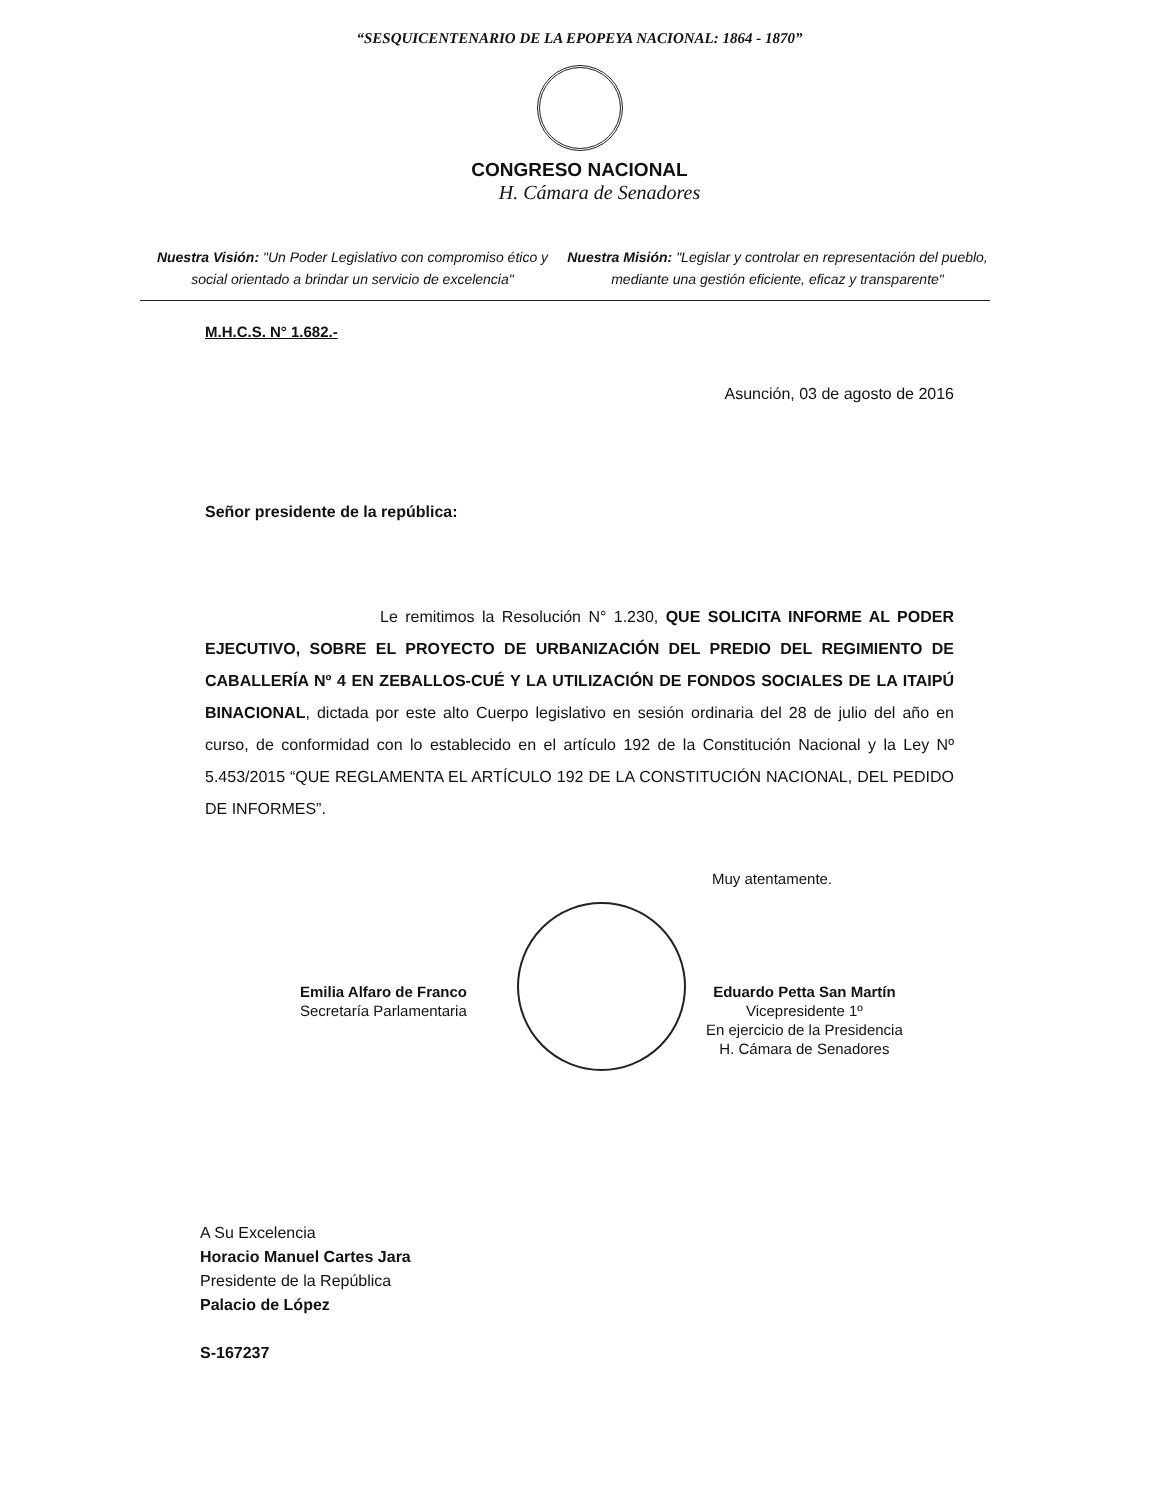“SESQUICENTENARIO DE LA EPOPEYA NACIONAL: 1864 - 1870”
CONGRESO NACIONAL
H. Cámara de Senadores
Nuestra Visión: "Un Poder Legislativo con compromiso ético y social orientado a brindar un servicio de excelencia"
Nuestra Misión: "Legislar y controlar en representación del pueblo, mediante una gestión eficiente, eficaz y transparente"
M.H.C.S. N° 1.682.-
Asunción, 03 de agosto de 2016
Señor presidente de la república:
Le remitimos la Resolución N° 1.230, QUE SOLICITA INFORME AL PODER EJECUTIVO, SOBRE EL PROYECTO DE URBANIZACIÓN DEL PREDIO DEL REGIMIENTO DE CABALLERÍA Nº 4 EN ZEBALLOS-CUÉ Y LA UTILIZACIÓN DE FONDOS SOCIALES DE LA ITAIPÚ BINACIONAL, dictada por este alto Cuerpo legislativo en sesión ordinaria del 28 de julio del año en curso, de conformidad con lo establecido en el artículo 192 de la Constitución Nacional y la Ley Nº 5.453/2015 “QUE REGLAMENTA EL ARTÍCULO 192 DE LA CONSTITUCIÓN NACIONAL, DEL PEDIDO DE INFORMES”.
Muy atentamente.
Emilia Alfaro de Franco
Secretaría Parlamentaria
Eduardo Petta San Martín
Vicepresidente 1º
En ejercicio de la Presidencia
H. Cámara de Senadores
A Su Excelencia
Horacio Manuel Cartes Jara
Presidente de la República
Palacio de López
S-167237